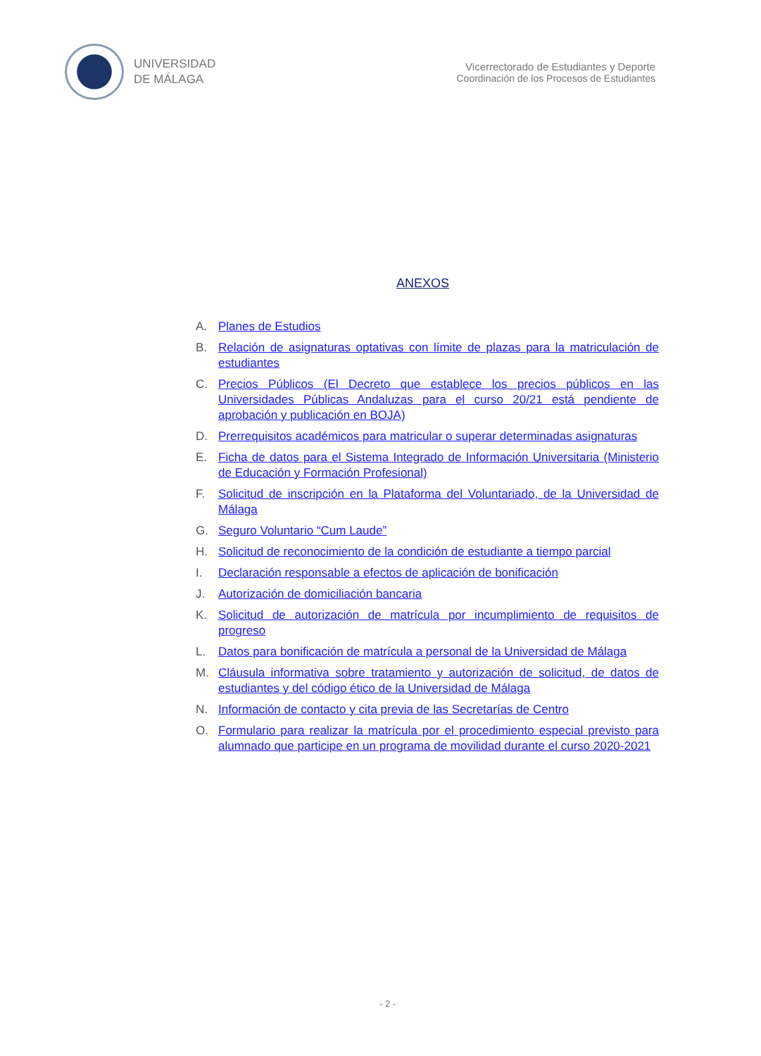UNIVERSIDAD
DE MÁLAGA
Vicerrectorado de Estudiantes y Deporte
Coordinación de los Procesos de Estudiantes
ANEXOS
A. Planes de Estudios
B. Relación de asignaturas optativas con límite de plazas para la matriculación de estudiantes
C. Precios Públicos (El Decreto que establece los precios públicos en las Universidades Públicas Andaluzas para el curso 20/21 está pendiente de aprobación y publicación en BOJA)
D. Prerrequisitos académicos para matricular o superar determinadas asignaturas
E. Ficha de datos para el Sistema Integrado de Información Universitaria (Ministerio de Educación y Formación Profesional)
F. Solicitud de inscripción en la Plataforma del Voluntariado, de la Universidad de Málaga
G. Seguro Voluntario “Cum Laude”
H. Solicitud de reconocimiento de la condición de estudiante a tiempo parcial
I. Declaración responsable a efectos de aplicación de bonificación
J. Autorización de domiciliación bancaria
K. Solicitud de autorización de matrícula por incumplimiento de requisitos de progreso
L. Datos para bonificación de matrícula a personal de la Universidad de Málaga
M. Cláusula informativa sobre tratamiento y autorización de solicitud, de datos de estudiantes y del código ético de la Universidad de Málaga
N. Información de contacto y cita previa de las Secretarías de Centro
O. Formulario para realizar la matrícula por el procedimiento especial previsto para alumnado que participe en un programa de movilidad durante el curso 2020-2021
- 2 -